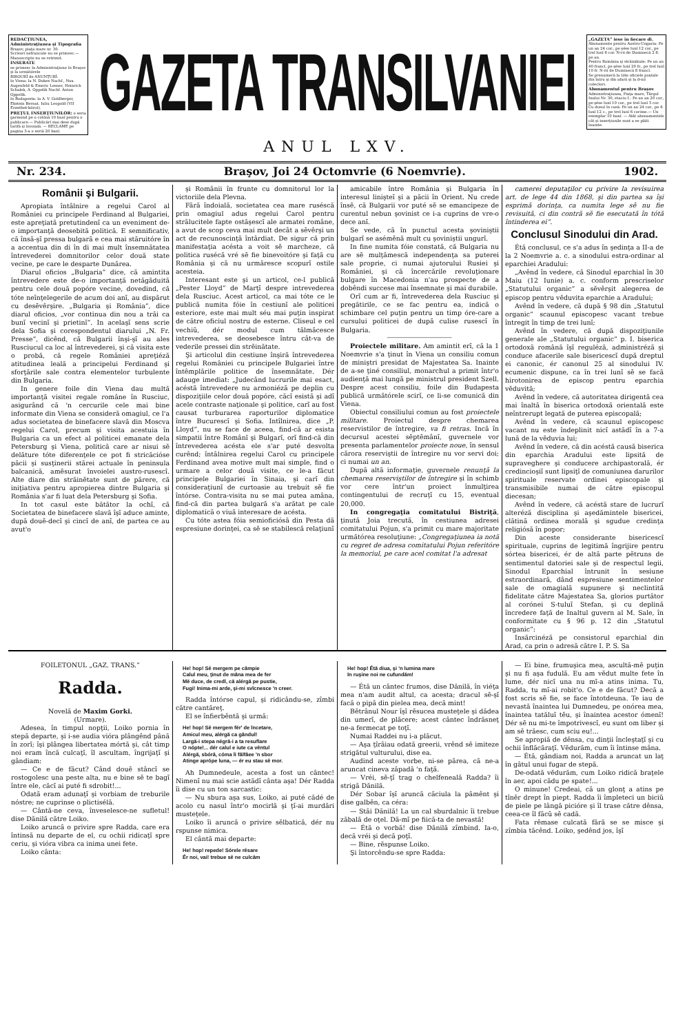REDACŢIUNEA,
Administraţiunea şi Tipografia
Braşov, piaţa mare nr. 30.
Scrisori nefrancate nu se primesc.— Manuscripte nu se retrimit.
INSERATE
se primesc la Administraţiune în Braşov şi la următórele
BIROURĬ de ANUNŢURĬ:
în Viena: la N. Dukes Nachf., Nux. Augenfeld & Emeric Lesner, Heinrich Schalek, A. Oppelik Nachf. Anton Oppelik.
în Budapesta: la A. V. Goldberger, Ekstein Bernat. Iuliu Leopold (VII Erzsébet-körut).
PREŢUL INSERŢIUNILOR: o seria garmond pe o colónă 10 banĭ pentru o publicare.— Publicărĭ mai dese după tarifă şi învoială. — RECLAME pe pagina 3-a o seriă 20 banĭ.
GAZETA TRANSILVANIEI
ANUL LXV.
„GAZETA“ iese în fiecare di.
Abonamente pentru Austro-Ungaria: Pe un an 24 cor., pe şése lunĭ 12 cor., pe treĭ lunĭ 6 cor. N-rii de Duminecă 2 fl. pe an.
Pentru România şi străinătate: Pe un an 40 francĭ, pe şése lunĭ 20 fr., pe treĭ lunĭ 10 fr. N-rii de Duminecă 8 francĭ.
Se prenumeră la tóte oficiele poştale din întru şi din afară şi la d-nii colectori.
Abonamentul pentru Braşov Administraţiunea, Piaţa mare, Târgul Inului Nr. 30, etaciu I.: Pe un an 20 cor., pe şése lunĭ 10 cor., pe treĭ lunĭ 5 cor. Cu dusul în casă: Pe un an 24 cor., pe 6 lunĭ 12 c., pe treĭ lunĭ 6 coróne.— Un esemplar 10 banĭ. — Atât abonamentele cât şi inserţiunile sunt a se plăti înainte.
Nr. 234. Braşov, Joi 24 Octomvrie (6 Noemvrie). 1902.
Românii şi Bulgarii.
Apropiata întâlnire a regelui Carol al României cu principele Ferdinand al Bulgariei, este apreţiată pretutindenĭ ca un eveniment de-o importanţă deosebită politică. E semnificativ, că însă-şĭ pressa bulgară e cea mai stăruitóre în a accentua din di în di mai mult însemnătatea întrevederei domnitorilor celor două state vecine, pe care le desparte Dunărea.
Diarul oficios „Bulgaria“ dice, că amintita întrevedere este de-o importanţă netăgăduită pentru cele două popóre vecine, dovedind, că tóte neînţelegerile de acum doi anĭ, au dispărut cu desĕvêrşire. „Bulgaria şi România“, dice diarul oficios, „vor continua din nou a trăi ca bunĭ vecinĭ şi prietinĭ“. In acelaşĭ sens scrie dela Sofia şi corespondentul diarului „N. Fr. Presse“, dicênd, că Bulgarii înşi-şĭ au ales Rusciucul ca loc al întrevederei, şi că visita este o probă, că regele României apreţiéză atitudinea leală a principelui Ferdinand şi sforţările sale contra elementelor turbulente din Bulgaria.
In genere foile din Viena dau multă importanţă visitei regale române în Rusciuc, asigurând că 'n cercurile cele mai bine informate din Viena se consideră omagiul, ce l'a adus societatea de binefacere slavă din Moscva regelui Carol, precum şi visita acestuia în Bulgaria ca un efect al politicei emanate dela Petersburg şi Viena, politică care ar nisui sĕ delăture tóte diferenţele ce pot fi stricăcióse păcii şi susţinerii stărei actuale în peninsula balcanică, amĕsurat învoielei austro-rusescĭ. Alte diare din străinĕtate sunt de părere, că iniţiativa pentru apropierea dintre Bulgaria şi România s'ar fi luat dela Petersburg şi Sofia.
In tot casul este bătător la ochĭ, că Societatea de binefacere slavă îşĭ aduce aminte, după douĕ-decĭ şi cincĭ de anĭ, de partea ce au avut'o
şi Românii în frunte cu domnitorul lor la victoriile dela Plevna.
Fără îndoială, societatea cea mare ruséscă prin omagiul adus regelui Carol pentru strălucitele fapte ostăşescĭ ale armatei române, a avut de scop ceva mai mult decât a sĕvêrşi un act de recunoscinţă întârdiat. De sigur că prin manifestaţia acésta a voit sĕ marcheze, că politica rusécă vré sĕ fie binevoitóre şi faţă cu România şi că nu urmăresce scopurĭ ostile acesteia.
Interesant este şi un articol, ce-l publică „Pester Lloyd“ de Marţĭ despre intrevederea dela Rusciuc. Acest articol, ca mai tóte ce le publică numita fóie în cestiunĭ ale politicei esteriore, este mai mult séu mai puţin inspirat de către oficiul nostru de esterne. Cliseul e cel vechiŭ, dér modul cum tălmăcesce intrevederea, se deosebesce întru cât-va de vederile pressei din strĕinătate.
Şi articolul din cestiune înşiră întrevederea regelui României cu principele Bulgariei între întêmplările politice de însemnătate. Dér adauge imediat: „Judecând lucrurile mai esact, acéstă întrevedere nu armoniéză pe deplin cu dispoziţiile celor două popóre, căcĭ esistă şi adĭ acele contraste naţionale şi politice, carĭ au fost causat turburarea raporturilor diplomatice între Bucurescĭ şi Sofia. Intîlnirea, dice „P. Lloyd“, nu se face de aceea, find-că ar esista simpatii între Românĭ şi Bulgarĭ, orĭ find-că din întrevederea acésta ele s'ar puté desvolta curênd; întâlnirea regelui Carol cu principele Ferdinand avea motive mult mai simple, find o urmare a celor două visite, ce le-a făcut principele Bulgariei în Sinaia, şi carĭ din consideraţiunĭ de curtoasie au trebuit sĕ fie întórse. Contra-visita nu se mai putea amâna, find-că din partea bulgară s'a arătat pe cale diplomatică o viuă interesare de acésta.
Cu tóte astea fóia semioficiósă din Pesta dă espresiune dorinţei, ca sĕ se stabilescă relaţiunĭ
amicabile între România şi Bulgaria în interesul linişteĭ şi a păcii în Orient. Nu crede însĕ, că Bulgarii vor puté sĕ se emancipeze de curentul nebun şovinist ce i-a cuprins de vre-o dece anĭ.
Se vede, că în punctul acesta şoviniştii bulgarĭ se aséměnă mult cu şoviniştii ungurĭ.
In fine numita fóie constată, că Bulgaria nu are sĕ mulţămescă independenţa sa puterei sale proprie, ci numai ajutorului Rusiei şi României, şi că încercările revoluţionare bulgare în Macedonia n'au prospecte de a dobêndi succese mai însemnate şi mai durabile.
Orĭ cum ar fi, întrevederea dela Rusciuc şi pregătirile, ce se fac pentru ea, indică o schimbare cel puţin pentru un timp óre-care a cursului politicei de după culise rusescĭ în Bulgaria.
Proiectele militare. Am amintit erĭ, că la 1 Noemvrie s'a ţinut în Viena un consiliu comun de miniştri presidat de Majestatea Sa. Inainte de a-se ţiné consiliul, monarchul a primit într'o audienţă mai lungă pe ministrul president Szell. Despre acest consiliu, foile din Budapesta publică următórele scirĭ, ce li-se comunică din Viena.
Obiectul consiliului comun au fost proiectele militare. Proiectul despre chemarea reservistilor de întregire, va fi retras. Incă în decursul acestei sĕptĕmânĭ, guvernele vor presenta parlamentelor proiecte noue, în sensul cărora reserviştii de întregire nu vor servi doi; ci numai un an.
După altă informaţie, guvernele renunţă la chemarea reserviştilor de întregire şi în schimb vor cere într'un proiect înmulţirea contingentului de recruţĭ cu 15, eventual 20,000.
In congregaţia comitatului Bistriţă, ţinută Joia trecută, în cestiunea adresei comitatului Pojun, s'a primit cu mare majoritate următórea resoluţiune: „Congregaţiunea ia notă cu regret de adresa comitatului Pojun referitóre la memoriul, pe care acel comitat l'a adresat
camerei deputaţilor cu privire la revisuirea art. de lege 44 din 1868, şi din partea sa îşi esprimă dorinţa, ca numita lege sĕ nu fie revisuită, ci din contră sĕ fie esecutată în tótă întinderea ei“.
Conclusul Sinodului din Arad.
Étă conclusul, ce s'a adus în şedinţa a II-a de la 2 Noemvrie a. c. a sinodului estra-ordinar al eparchiei Aradului:
„Avênd în vedere, că Sinodul eparchial în 30 Maiu (12 Iunie) a. c. conform prescriselor „Statutului organic“ a sĕvêrşit alegerea de episcop pentru vĕduvita eparchie a Aradului;
Avênd în vedere, că după § 98 din „Statutul organic“ scaunul episcopesc vacant trebue întregit în timp de trei lunĭ;
Avênd în vedere, că după dispoziţiunile generale ale „Statutului organic“ p. I. biserica ortodoxă română îşĭ reguléză, administréză şi conduce afacerile sale bisericescĭ după dreptul ei canonic, ér canonul 25 al sinodului IV. ecumenic dispune, ca în trei lunĭ sĕ se facă hirotonirea de episcop pentru eparchia vĕduvită;
Avênd în vedere, că autoritatea dirigentă cea mai înaltă în biserica ortodoxă orientală este neîntrerupt legată de puterea episcopală;
Avênd în vedere, că scaunul episcopesc vacant nu este îndeplinit nicĭ astădĭ în a 7-a lună de la vĕduvia lui;
Avênd în vedere, că din acéstă causă biserica din eparchia Aradului este lipsită de supraveghere şi conducere archipastorală, ér credincioşiĭ sunt lipsiţĭ de comuniunea darurilor spirituale reservate ordinei episcopale şi transmisibile numai de către episcopul diecesan;
Avênd în vedere, că acéstă stare de lucrurĭ alteréză disciplina şi aşedămintele bisericei, clătină ordinea morală şi sgudue credinţa religiósă în popor;
Din aceste considerante bisericescĭ spirituale, cuprins de legitimă îngrijire pentru sórtea bisericei, ér de altă parte pĕtruns de sentimentul datoriei sale şi de respectul legii, Sinodul Eparchial întrunit în sesiune estraordinară, dând espresiune sentimentelor sale de omagială supunere şi neclintită fidelitate către Majestatea Sa, glorios purtător al corónei S-tuluĭ Stefan, şi cu deplină încredere faţă de Inaltul guvern al M. Sale, în conformitate cu § 96 p. 12 din „Statutul organic“:
Insărcinéză pe consistorul eparchial din Arad, ca prin o adresă către I. P. S. Sa
FOILETONUL „GAZ. TRANS.“
Radda.
Novelă de Maxim Gorki.
(Urmare).
Adesea, în timpul nopţii, Loiko pornia în stepă departe, şi i-se audia vióra plângênd până în zorĭ; îşi plângea libertatea mórtă şi, cât timp noi eram încă culcaţĭ, îl ascultam, îngrijaţĭ şi gândiam:
— Ce e de făcut? Când douĕ stâncĭ se rostogolesc una peste alta, nu e bine sĕ te bagĭ între ele, căcĭ ai puté fi sdrobit!...
Odată eram adunaţĭ şi vorbiam de treburile nóstre; ne cuprinse o plictisélă.
— Cântă-ne ceva, înveselesce-ne sufletul! dise Dănilă către Loiko.
Loiko aruncă o privire spre Radda, care era întinsă nu departe de el, cu ochii ridicaţĭ spre ceriu, şi vióra vibra ca inima unei fete.
Loiko cânta:
He! hop! Sĕ mergem pe câmpie
Calul meu, ţinut de mâna mea de fer
Mĕ duce, de credĭ, că alérgă pe pustie,
Fugi! Inima-mi arde, şi-mi svîcnesce 'n creer.
Radda întórse capul, şi ridicându-se, zîmbi către cantăreţ.
El se înfierbêntă şi urmă:
He! hop! Sĕ mergem fĕr' de încetare,
Amicul meu, alérgă ca gândul!
Largă-i stepa négră-i a ta resuflare
O nópte!... dér calul e iute ca vêntul
Alérgă, sbóră, cóma îi fâlfâee 'n sbor
Atinge aprópe luna, — ér eu stau sĕ mor.
Ah Dumnedeule, acesta a fost un cântec! Nimenĭ nu mai scie astădĭ cânta aşa! Dér Radda îi dise cu un ton sarcastic:
— Nu sbura aşa sus, Loiko, ai puté cădé de acolo cu nasul într'o mocirlă şi ţĭ-ai murdări musteţele.
Loiko îi aruncă o privire sĕlbatică, dér nu rspunse nimica.
El cântă mai departe:
He! hop! repede! Sórele rĕsare
Ér noi, vai! trebue sĕ ne culcăm
He! hop! Étă diua, şi 'n lumina mare
In ruşine noi ne cufundăm!
— Étă un cântec frumos, dise Dănilă, în viéţa mea n'am audit altul, ca acesta; dracul sĕ-şĭ facă o pipă din pielea mea, decă mint!
Bĕtrânul Nour îşĭ rĕsucea musteţele şi dădea din umerĭ, de plăcere; acest cântec îndrăsneţ ne-a fermecat pe toţĭ.
Numai Raddei nu i-a plăcut.
— Aşa ţîrâiau odată greerii, vrênd sĕ imiteze strigătul vulturului, dise ea.
Audind aceste vorbe, ni-se părea, că ne-a aruncat cineva zăpadă 'n faţă.
— Vréi, sĕ-ţĭ trag o chelfeneală Radda? îi strigă Dănilă.
Dér Sobar îşĭ aruncă căciula la pămênt şi dise galbĕn, ca céra:
— Stăi Dănilă! La un cal sburdalnic îi trebue zăbală de oţel. Dă-mĭ pe fiică-ta de nevastă!
— Étă o vorbă! dise Dănilă zîmbind. Ia-o, decă vréi şi decă poţĭ.
— Bine, rĕspunse Loiko.
Şi întorcêndu-se spre Radda:
— Ei bine, frumuşica mea, ascultă-mĕ puţin şi nu fi aşa fudulă. Eu am vĕdut multe fete în lume, dér nicĭ una nu mĭ-a atins inima. Tu, Radda, tu mĭ-ai robit'o. Ce e de făcut? Decă a fost scris sĕ fie, se face întotdeuna. Te iau de nevastă înaintea lui Dumnedeu, pe onórea mea, înaintea tatăluĭ tĕu, şi înaintea acestor ómenĭ! Dér sĕ nu mi-te împotrivescĭ, eu sunt om liber şi am sĕ trăesc, cum sciu eu!...
Se apropiă de dênsa, cu dinţii încleştaţĭ şi cu ochii înflăcăraţĭ. Vĕdurăm, cum îi întinse mâna.
— Étă, gândiam noi, Radda a aruncat un laţ în gâtul unui fugar de stepă.
De-odată vĕdurăm, cum Loiko ridică braţele în aer, apoi cădu pe spate!...
O minune! Credeai, că un glonţ a atins pe tînĕr drept în piept. Radda îi împleteci un biciŭ de piele pe lângă picióre şi îl trase către dênsa, ceea-ce îl făcŭ sĕ cadă.
Fata rĕmase culcată fără se se misce şi zîmbia tăcênd. Loiko, şedênd jos, îşĭ